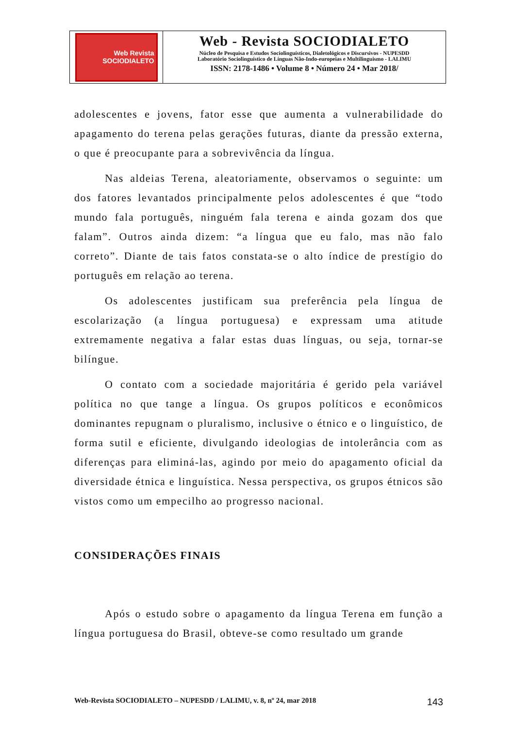Web Revista
SOCIODIALETO
Web - Revista SOCIODIALETO
Núcleo de Pesquisa e Estudos Sociolinguísticos, Dialetológicos e Discursivos - NUPESDD
Laboratório Sociolinguístico de Línguas Não-Indo-europeias e Multilinguismo - LALIMU
ISSN: 2178-1486 • Volume 8 • Número 24 • Mar 2018/
adolescentes e jovens, fator esse que aumenta a vulnerabilidade do apagamento do terena pelas gerações futuras, diante da pressão externa, o que é preocupante para a sobrevivência da língua.
Nas aldeias Terena, aleatoriamente, observamos o seguinte: um dos fatores levantados principalmente pelos adolescentes é que “todo mundo fala português, ninguém fala terena e ainda gozam dos que falam”. Outros ainda dizem: “a língua que eu falo, mas não falo correto”. Diante de tais fatos constata-se o alto índice de prestígio do português em relação ao terena.
Os adolescentes justificam sua preferência pela língua de escolarização (a língua portuguesa) e expressam uma atitude extremamente negativa a falar estas duas línguas, ou seja, tornar-se bilíngue.
O contato com a sociedade majoritária é gerido pela variável política no que tange a língua. Os grupos políticos e econômicos dominantes repugnam o pluralismo, inclusive o étnico e o linguístico, de forma sutil e eficiente, divulgando ideologias de intolerância com as diferenças para eliminá-las, agindo por meio do apagamento oficial da diversidade étnica e linguística. Nessa perspectiva, os grupos étnicos são vistos como um empecilho ao progresso nacional.
CONSIDERAÇÕES FINAIS
Após o estudo sobre o apagamento da língua Terena em função a língua portuguesa do Brasil, obteve-se como resultado um grande
Web-Revista SOCIODIALETO – NUPESDD / LALIMU, v. 8, nº 24, mar 2018 143